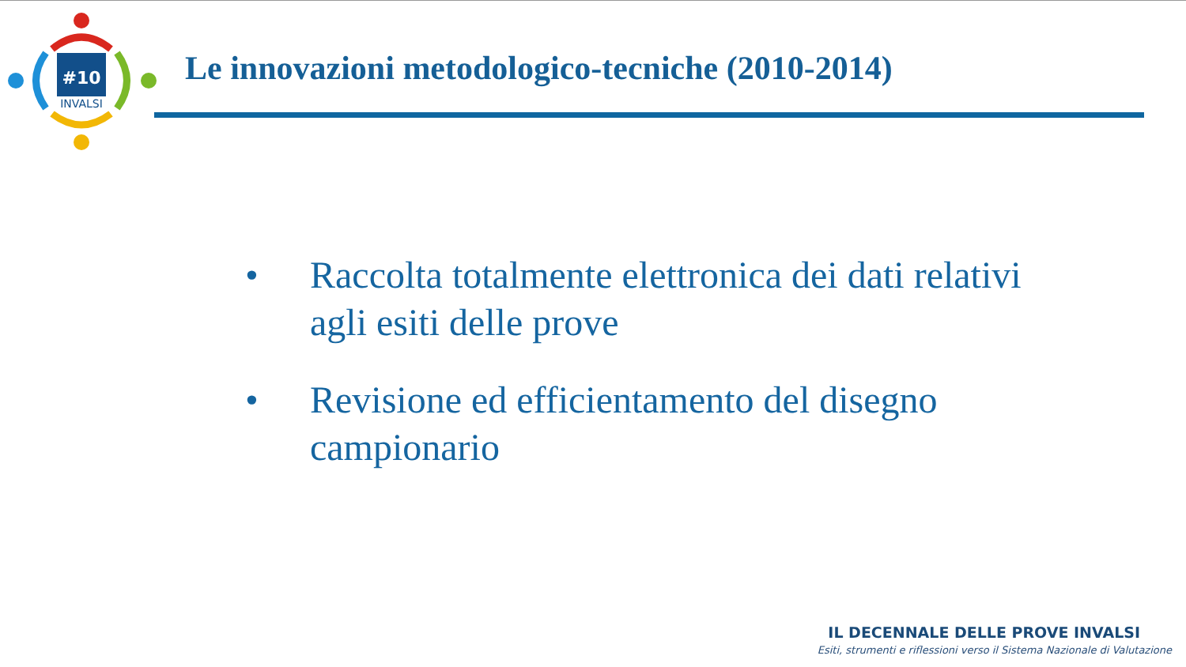#10
INVALSI
Le innovazioni metodologico-tecniche (2010-2014)
• Raccolta totalmente elettronica dei dati relativi agli esiti delle prove
• Revisione ed efficientamento del disegno campionario
IL DECENNALE DELLE PROVE INVALSI
Esiti, strumenti e riflessioni verso il Sistema Nazionale di Valutazione